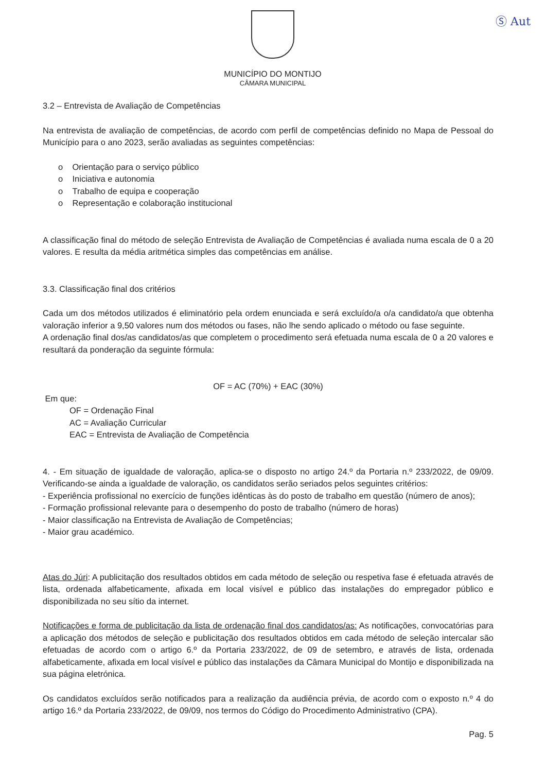Ⓢ Aut
MUNICÍPIO DO MONTIJO
CÂMARA MUNICIPAL
3.2 – Entrevista de Avaliação de Competências
Na entrevista de avaliação de competências, de acordo com perfil de competências definido no Mapa de Pessoal do Município para o ano 2023, serão avaliadas as seguintes competências:
o Orientação para o serviço público
o Iniciativa e autonomia
o Trabalho de equipa e cooperação
o Representação e colaboração institucional
A classificação final do método de seleção Entrevista de Avaliação de Competências é avaliada numa escala de 0 a 20 valores. E resulta da média aritmética simples das competências em análise.
3.3. Classificação final dos critérios
Cada um dos métodos utilizados é eliminatório pela ordem enunciada e será excluído/a o/a candidato/a que obtenha valoração inferior a 9,50 valores num dos métodos ou fases, não lhe sendo aplicado o método ou fase seguinte.
A ordenação final dos/as candidatos/as que completem o procedimento será efetuada numa escala de 0 a 20 valores e resultará da ponderação da seguinte fórmula:
OF = AC (70%) + EAC (30%)
Em que:
OF = Ordenação Final
AC = Avaliação Curricular
EAC = Entrevista de Avaliação de Competência
4. - Em situação de igualdade de valoração, aplica-se o disposto no artigo 24.º da Portaria n.º 233/2022, de 09/09. Verificando-se ainda a igualdade de valoração, os candidatos serão seriados pelos seguintes critérios:
- Experiência profissional no exercício de funções idênticas às do posto de trabalho em questão (número de anos);
- Formação profissional relevante para o desempenho do posto de trabalho (número de horas)
- Maior classificação na Entrevista de Avaliação de Competências;
- Maior grau académico.
Atas do Júri: A publicitação dos resultados obtidos em cada método de seleção ou respetiva fase é efetuada através de lista, ordenada alfabeticamente, afixada em local visível e público das instalações do empregador público e disponibilizada no seu sítio da internet.
Notificações e forma de publicitação da lista de ordenação final dos candidatos/as: As notificações, convocatórias para a aplicação dos métodos de seleção e publicitação dos resultados obtidos em cada método de seleção intercalar são efetuadas de acordo com o artigo 6.º da Portaria 233/2022, de 09 de setembro, e através de lista, ordenada alfabeticamente, afixada em local visível e público das instalações da Câmara Municipal do Montijo e disponibilizada na sua página eletrónica.
Os candidatos excluídos serão notificados para a realização da audiência prévia, de acordo com o exposto n.º 4 do artigo 16.º da Portaria 233/2022, de 09/09, nos termos do Código do Procedimento Administrativo (CPA).
Pag. 5